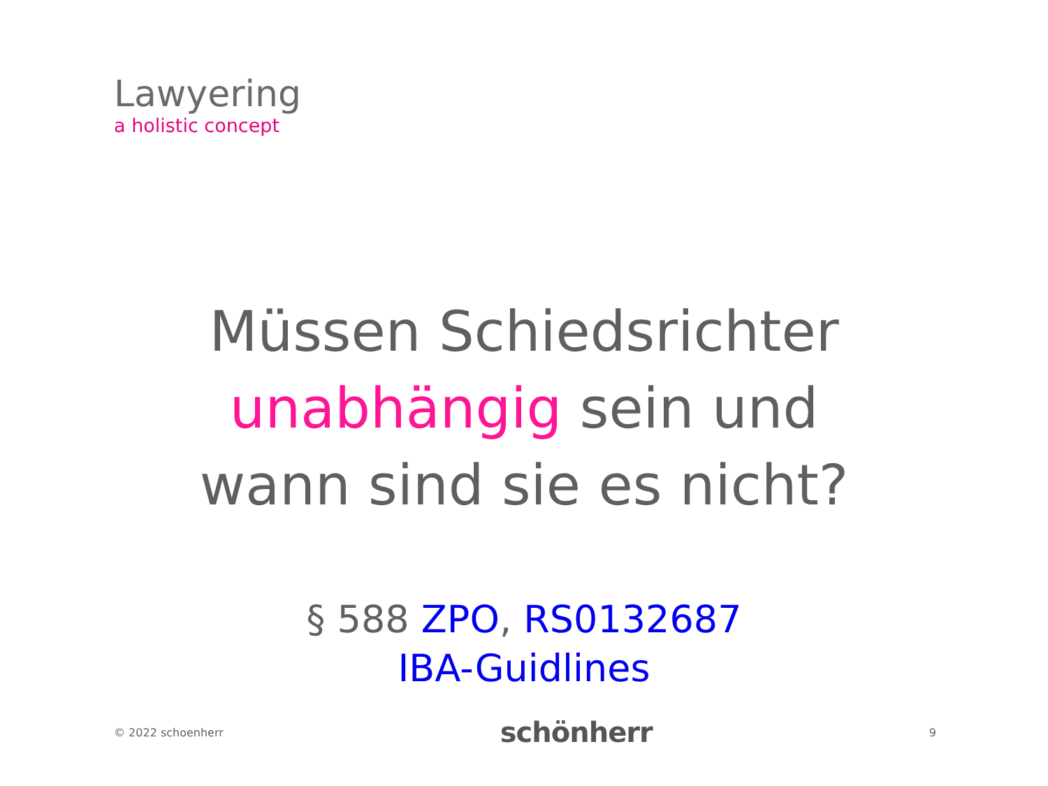Lawyering
a holistic concept
Müssen Schiedsrichter
unabhängig sein und
wann sind sie es nicht?
§ 588 ZPO, RS0132687
IBA-Guidlines
© 2022 schoenherr schönherr 9